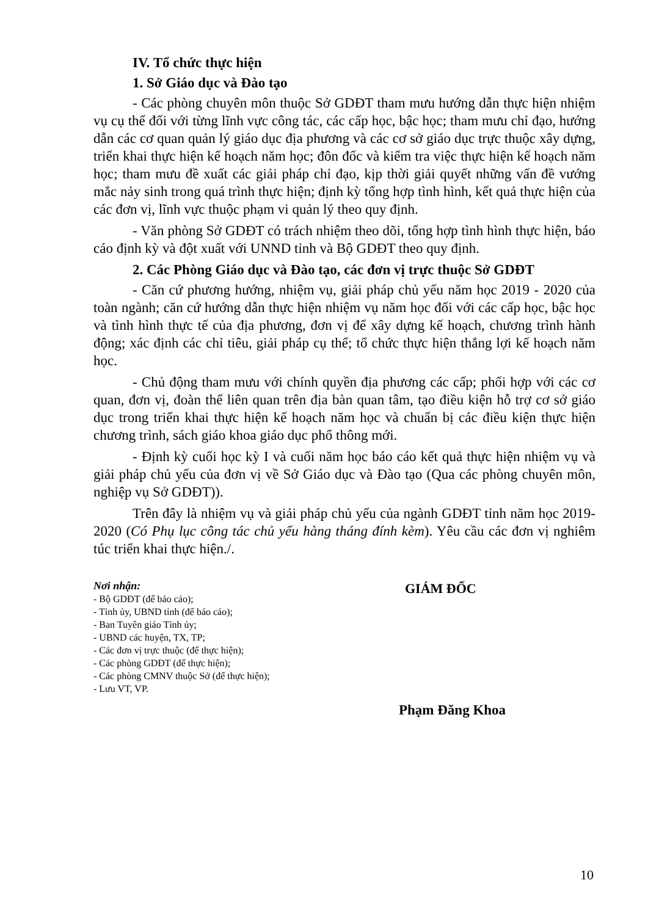IV. Tổ chức thực hiện
1. Sở Giáo dục và Đào tạo
- Các phòng chuyên môn thuộc Sở GDĐT tham mưu hướng dẫn thực hiện nhiệm vụ cụ thể đối với từng lĩnh vực công tác, các cấp học, bậc học; tham mưu chỉ đạo, hướng dẫn các cơ quan quản lý giáo dục địa phương và các cơ sở giáo dục trực thuộc xây dựng, triển khai thực hiện kế hoạch năm học; đôn đốc và kiểm tra việc thực hiện kế hoạch năm học; tham mưu đề xuất các giải pháp chỉ đạo, kịp thời giải quyết những vấn đề vướng mắc nảy sinh trong quá trình thực hiện; định kỳ tổng hợp tình hình, kết quả thực hiện của các đơn vị, lĩnh vực thuộc phạm vi quản lý theo quy định.
- Văn phòng Sở GDĐT có trách nhiệm theo dõi, tổng hợp tình hình thực hiện, báo cáo định kỳ và đột xuất với UNND tỉnh và Bộ GDĐT theo quy định.
2. Các Phòng Giáo dục và Đào tạo, các đơn vị trực thuộc Sở GDĐT
- Căn cứ phương hướng, nhiệm vụ, giải pháp chủ yếu năm học 2019 - 2020 của toàn ngành; căn cứ hướng dẫn thực hiện nhiệm vụ năm học đối với các cấp học, bậc học và tình hình thực tế của địa phương, đơn vị để xây dựng kế hoạch, chương trình hành động; xác định các chỉ tiêu, giải pháp cụ thể; tổ chức thực hiện thắng lợi kế hoạch năm học.
- Chủ động tham mưu với chính quyền địa phương các cấp; phối hợp với các cơ quan, đơn vị, đoàn thể liên quan trên địa bàn quan tâm, tạo điều kiện hỗ trợ cơ sở giáo dục trong triển khai thực hiện kế hoạch năm học và chuẩn bị các điều kiện thực hiện chương trình, sách giáo khoa giáo dục phổ thông mới.
- Định kỳ cuối học kỳ I và cuối năm học báo cáo kết quả thực hiện nhiệm vụ và giải pháp chủ yếu của đơn vị về Sở Giáo dục và Đào tạo (Qua các phòng chuyên môn, nghiệp vụ Sở GDĐT)).
Trên đây là nhiệm vụ và giải pháp chủ yếu của ngành GDĐT tỉnh năm học 2019-2020 (Có Phụ lục công tác chủ yếu hàng tháng đính kèm). Yêu cầu các đơn vị nghiêm túc triển khai thực hiện./.
Nơi nhận:
- Bộ GDĐT (để báo cáo);
- Tỉnh ủy, UBND tỉnh (để báo cáo);
- Ban Tuyên giáo Tỉnh ủy;
- UBND các huyện, TX, TP;
- Các đơn vị trực thuộc (để thực hiện);
- Các phòng GDĐT (để thực hiện);
- Các phòng CMNV thuộc Sở (để thực hiện);
- Lưu VT, VP.
GIÁM ĐỐC
Phạm Đăng Khoa
10